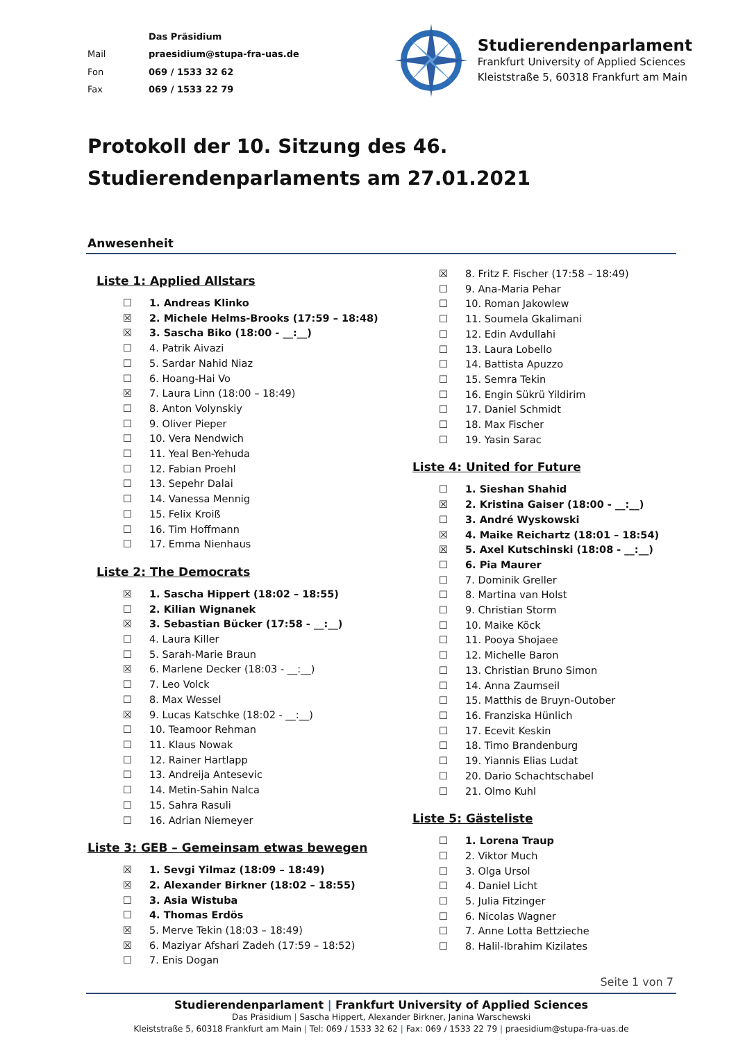| | Das Präsidium |
| Mail | praesidium@stupa-fra-uas.de |
| Fon | 069 / 1533 32 62 |
| Fax | 069 / 1533 22 79 |
Studierendenparlament
Frankfurt University of Applied Sciences
Kleiststraße 5, 60318 Frankfurt am Main
Protokoll der 10. Sitzung des 46. Studierendenparlaments am 27.01.2021
Anwesenheit
Liste 1: Applied Allstars
☐ 1. Andreas Klinko
☒ 2. Michele Helms-Brooks (17:59 – 18:48)
☒ 3. Sascha Biko (18:00 - __:__)
☐ 4. Patrik Aivazi
☐ 5. Sardar Nahid Niaz
☐ 6. Hoang-Hai Vo
☒ 7. Laura Linn (18:00 – 18:49)
☐ 8. Anton Volynskiy
☐ 9. Oliver Pieper
☐ 10. Vera Nendwich
☐ 11. Yeal Ben-Yehuda
☐ 12. Fabian Proehl
☐ 13. Sepehr Dalai
☐ 14. Vanessa Mennig
☐ 15. Felix Kroiß
☐ 16. Tim Hoffmann
☐ 17. Emma Nienhaus
Liste 2: The Democrats
☒ 1. Sascha Hippert (18:02 – 18:55)
☐ 2. Kilian Wignanek
☒ 3. Sebastian Bücker (17:58 - __:__)
☐ 4. Laura Killer
☐ 5. Sarah-Marie Braun
☒ 6. Marlene Decker (18:03 - __:__)
☐ 7. Leo Volck
☐ 8. Max Wessel
☒ 9. Lucas Katschke (18:02 - __:__)
☐ 10. Teamoor Rehman
☐ 11. Klaus Nowak
☐ 12. Rainer Hartlapp
☐ 13. Andreija Antesevic
☐ 14. Metin-Sahin Nalca
☐ 15. Sahra Rasuli
☐ 16. Adrian Niemeyer
Liste 3: GEB – Gemeinsam etwas bewegen
☒ 1. Sevgi Yilmaz (18:09 – 18:49)
☒ 2. Alexander Birkner (18:02 – 18:55)
☐ 3. Asia Wistuba
☐ 4. Thomas Erdös
☒ 5. Merve Tekin (18:03 – 18:49)
☒ 6. Maziyar Afshari Zadeh (17:59 – 18:52)
☐ 7. Enis Dogan
☒ 8. Fritz F. Fischer (17:58 – 18:49)
☐ 9. Ana-Maria Pehar
☐ 10. Roman Jakowlew
☐ 11. Soumela Gkalimani
☐ 12. Edin Avdullahi
☐ 13. Laura Lobello
☐ 14. Battista Apuzzo
☐ 15. Semra Tekin
☐ 16. Engin Sükrü Yildirim
☐ 17. Daniel Schmidt
☐ 18. Max Fischer
☐ 19. Yasin Sarac
Liste 4: United for Future
☐ 1. Sieshan Shahid
☒ 2. Kristina Gaiser (18:00 - __:__)
☐ 3. André Wyskowski
☒ 4. Maike Reichartz (18:01 – 18:54)
☒ 5. Axel Kutschinski (18:08 - __:__)
☐ 6. Pia Maurer
☐ 7. Dominik Greller
☐ 8. Martina van Holst
☐ 9. Christian Storm
☐ 10. Maike Köck
☐ 11. Pooya Shojaee
☐ 12. Michelle Baron
☐ 13. Christian Bruno Simon
☐ 14. Anna Zaumseil
☐ 15. Matthis de Bruyn-Outober
☐ 16. Franziska Hünlich
☐ 17. Ecevit Keskin
☐ 18. Timo Brandenburg
☐ 19. Yiannis Elias Ludat
☐ 20. Dario Schachtschabel
☐ 21. Olmo Kuhl
Liste 5: Gästeliste
☐ 1. Lorena Traup
☐ 2. Viktor Much
☐ 3. Olga Ursol
☐ 4. Daniel Licht
☐ 5. Julia Fitzinger
☐ 6. Nicolas Wagner
☐ 7. Anne Lotta Bettzieche
☐ 8. Halil-Ibrahim Kizilates
Seite 1 von 7
Studierendenparlament | Frankfurt University of Applied Sciences
Das Präsidium | Sascha Hippert, Alexander Birkner, Janina Warschewski
Kleiststraße 5, 60318 Frankfurt am Main | Tel: 069 / 1533 32 62 | Fax: 069 / 1533 22 79 | praesidium@stupa-fra-uas.de